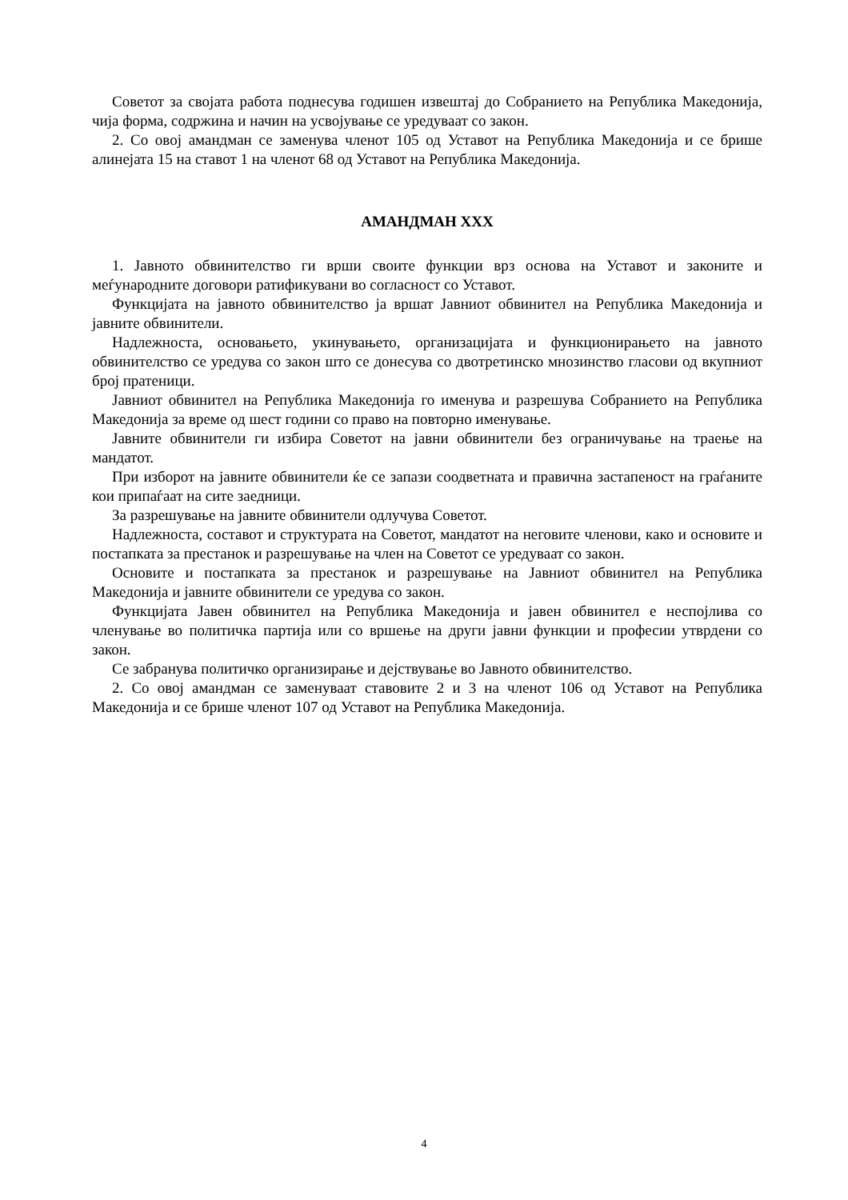Советот за својата работа поднесува годишен извештај до Собранието на Република Македонија, чија форма, содржина и начин на усвојување се уредуваат со закон.
2. Со овој амандман се заменува членот 105 од Уставот на Република Македонија и се брише алинејата 15 на ставот 1 на членот 68 од Уставот на Република Македонија.
АМАНДМАН XXX
1. Јавното обвинителство ги врши своите функции врз основа на Уставот и законите и меѓународните договори ратификувани во согласност со Уставот.
Функцијата на јавното обвинителство ја вршат Јавниот обвинител на Република Македонија и јавните обвинители.
Надлежноста, основањето, укинувањето, организацијата и функционирањето на јавното обвинителство се уредува со закон што се донесува со двотретинско мнозинство гласови од вкупниот број пратеници.
Јавниот обвинител на Република Македонија го именува и разрешува Собранието на Република Македонија за време од шест години со право на повторно именување.
Јавните обвинители ги избира Советот на јавни обвинители без ограничување на траење на мандатот.
При изборот на јавните обвинители ќе се запази соодветната и правична застапеност на граѓаните кои припаѓаат на сите заедници.
За разрешување на јавните обвинители одлучува Советот.
Надлежноста, составот и структурата на Советот, мандатот на неговите членови, како и основите и постапката за престанок и разрешување на член на Советот се уредуваат со закон.
Основите и постапката за престанок и разрешување на Јавниот обвинител на Република Македонија и јавните обвинители се уредува со закон.
Функцијата Јавен обвинител на Република Македонија и јавен обвинител е неспојлива со членување во политичка партија или со вршење на други јавни функции и професии утврдени со закон.
Се забранува политичко организирање и дејствување во Јавното обвинителство.
2. Со овој амандман се заменуваат ставовите 2 и 3 на членот 106 од Уставот на Република Македонија и се брише членот 107 од Уставот на Република Македонија.
4